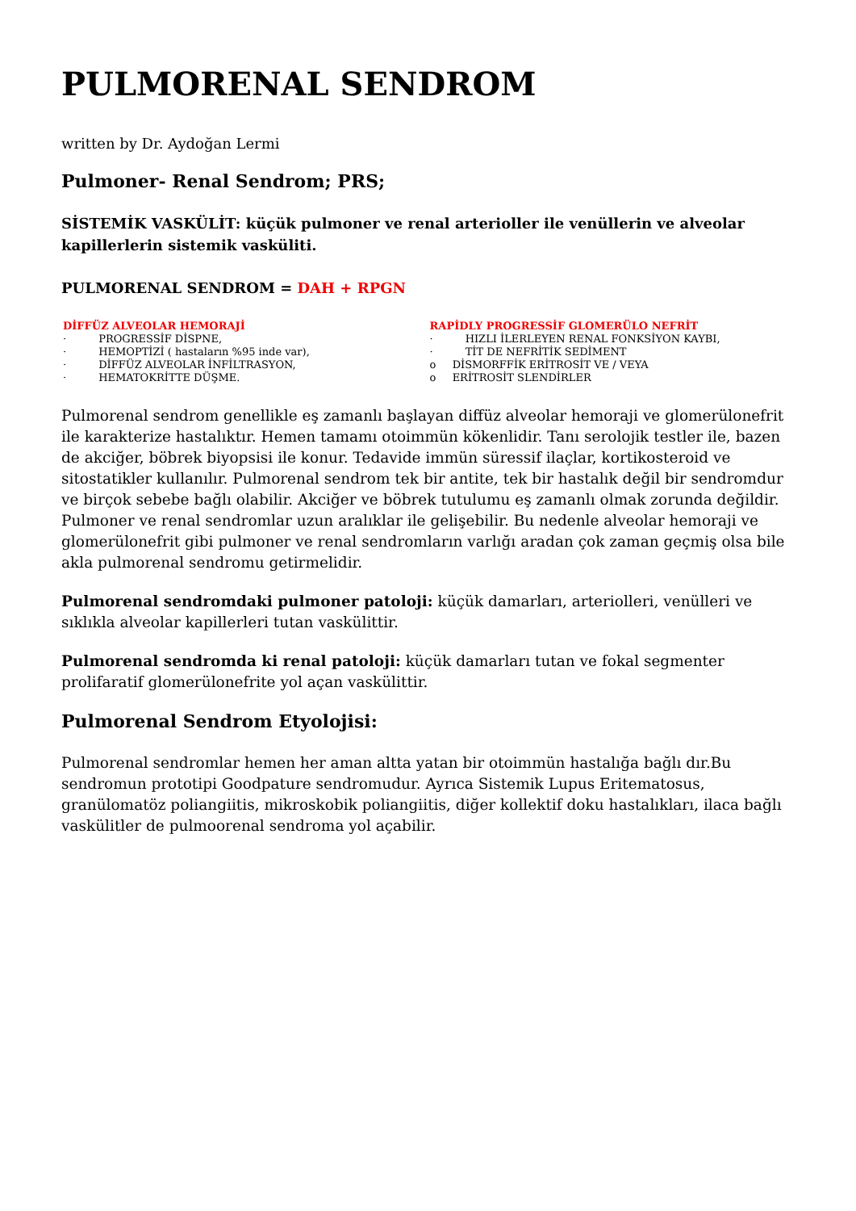PULMORENAL SENDROM
written by Dr. Aydoğan Lermi
Pulmoner- Renal Sendrom; PRS;
SİSTEMİK VASKÜLİT: küçük pulmoner ve renal arterioller ile venüllerin ve alveolar kapillerlerin sistemik vasküliti.
PULMORENAL SENDROM = DAH + RPGN
| DİFFÜZ ALVEOLAR HEMORAJİ | RAPİDLY PROGRESSİF GLOMERÜLO NEFRİT |
| · PROGRESSİF DİSPNE, · HEMOPTİZİ ( hastaların %95 inde var), · DİFFÜZ ALVEOLAR İNFİLTRASYON, · HEMATOKRİTTE DÜŞME. | · HIZLI İLERLEYEN RENAL FONKSİYON KAYBI, · TİT DE NEFRİTİK SEDİMENT o DİSMORFFİK ERİTROSİT VE / VEYA o ERİTROSİT SLENDİRLER |
Pulmorenal sendrom genellikle eş zamanlı başlayan diffüz alveolar hemoraji ve glomerülonefrit ile karakterize hastalıktır. Hemen tamamı otoimmün kökenlidir. Tanı serolojik testler ile, bazen de akciğer, böbrek biyopsisi ile konur. Tedavide immün süressif ilaçlar, kortikosteroid ve sitostatikler kullanılır. Pulmorenal sendrom tek bir antite, tek bir hastalık değil bir sendromdur ve birçok sebebe bağlı olabilir. Akciğer ve böbrek tutulumu eş zamanlı olmak zorunda değildir. Pulmoner ve renal sendromlar uzun aralıklar ile gelişebilir. Bu nedenle alveolar hemoraji ve glomerülonefrit gibi pulmoner ve renal sendromların varlığı aradan çok zaman geçmiş olsa bile akla pulmorenal sendromu getirmelidir.
Pulmorenal sendromdaki pulmoner patoloji: küçük damarları, arteriolleri, venülleri ve sıklıkla alveolar kapillerleri tutan vaskülittir.
Pulmorenal sendromda ki renal patoloji: küçük damarları tutan ve fokal segmenter prolifaratif glomerülonefrite yol açan vaskülittir.
Pulmorenal Sendrom Etyolojisi:
Pulmorenal sendromlar hemen her aman altta yatan bir otoimmün hastalığa bağlı dır.Bu sendromun prototipi Goodpature sendromudur. Ayrıca Sistemik Lupus Eritematosus, granülomatöz poliangiitis, mikroskobik poliangiitis, diğer kollektif doku hastalıkları, ilaca bağlı vaskülitler de pulmoorenal sendroma yol açabilir.